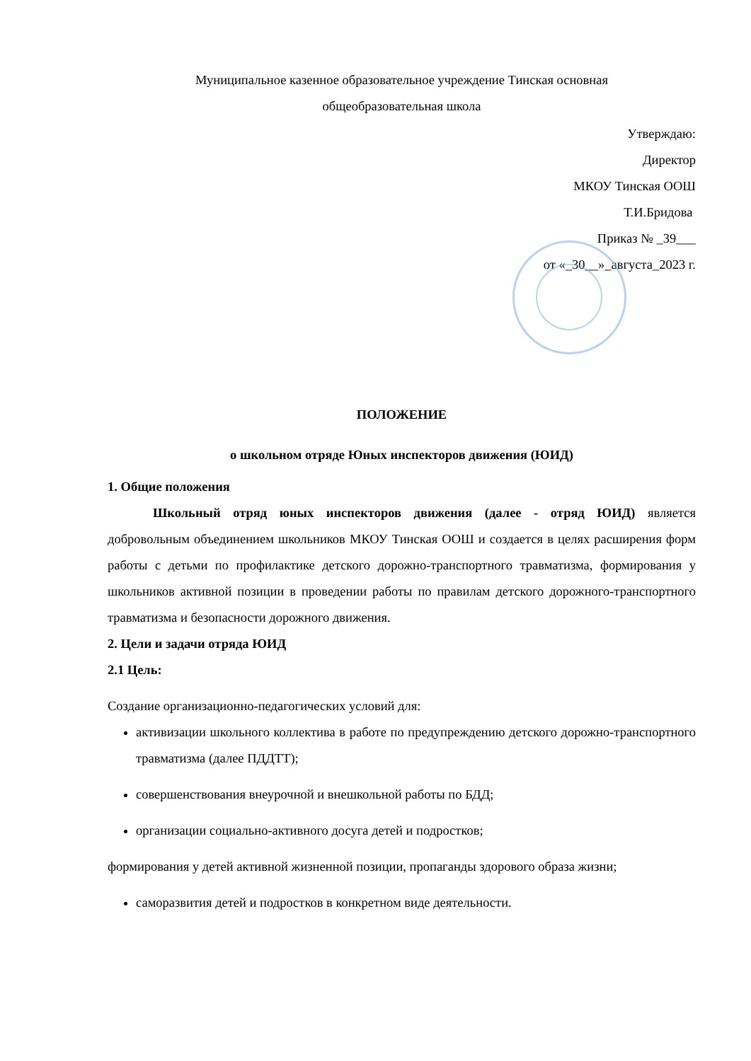Муниципальное казенное образовательное учреждение Тинская основная
общеобразовательная школа
Утверждаю:
Директор
МКОУ Тинская ООШ
Т.И.Бридова
Приказ № _39___
от «_30__»_августа_2023 г.
ПОЛОЖЕНИЕ
о школьном отряде Юных инспекторов движения (ЮИД)
1. Общие положения
Школьный отряд юных инспекторов движения (далее - отряд ЮИД) является добровольным объединением школьников МКОУ Тинская ООШ и создается в целях расширения форм работы с детьми по профилактике детского дорожно-транспортного травматизма, формирования у школьников активной позиции в проведении работы по правилам детского дорожного-транспортного травматизма и безопасности дорожного движения.
2. Цели и задачи отряда ЮИД
2.1 Цель:
Создание организационно-педагогических условий для:
активизации школьного коллектива в работе по предупреждению детского дорожно-транспортного травматизма (далее ПДДТТ);
совершенствования внеурочной и внешкольной работы по БДД;
организации социально-активного досуга детей и подростков;
формирования у детей активной жизненной позиции, пропаганды здорового образа жизни;
саморазвития детей и подростков в конкретном виде деятельности.